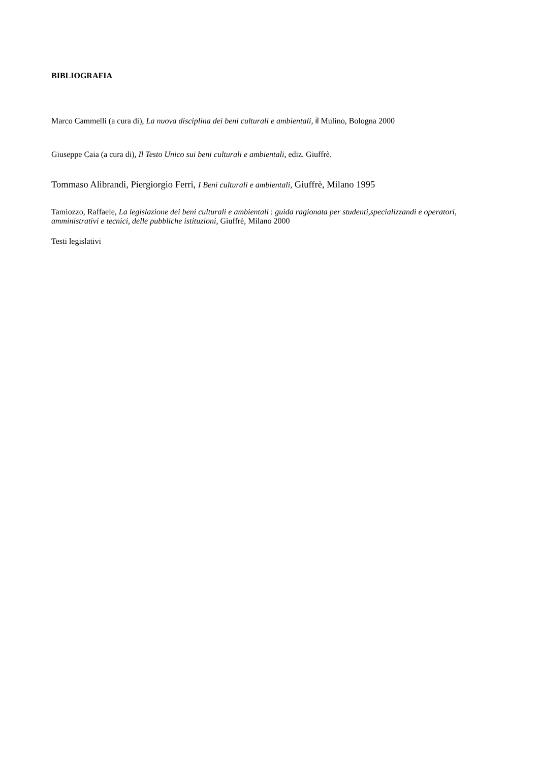BIBLIOGRAFIA
Marco Cammelli (a cura di), La nuova disciplina dei beni culturali e ambientali, il Mulino, Bologna 2000
Giuseppe Caia (a cura di), Il Testo Unico sui beni culturali e ambientali, ediz. Giuffrè.
Tommaso Alibrandi, Piergiorgio Ferri, I Beni culturali e ambientali, Giuffrè, Milano 1995
Tamiozzo, Raffaele, La legislazione dei beni culturali e ambientali : guida ragionata per studenti,specializzandi e operatori, amministrativi e tecnici, delle pubbliche istituzioni, Giuffrè, Milano 2000
Testi legislativi